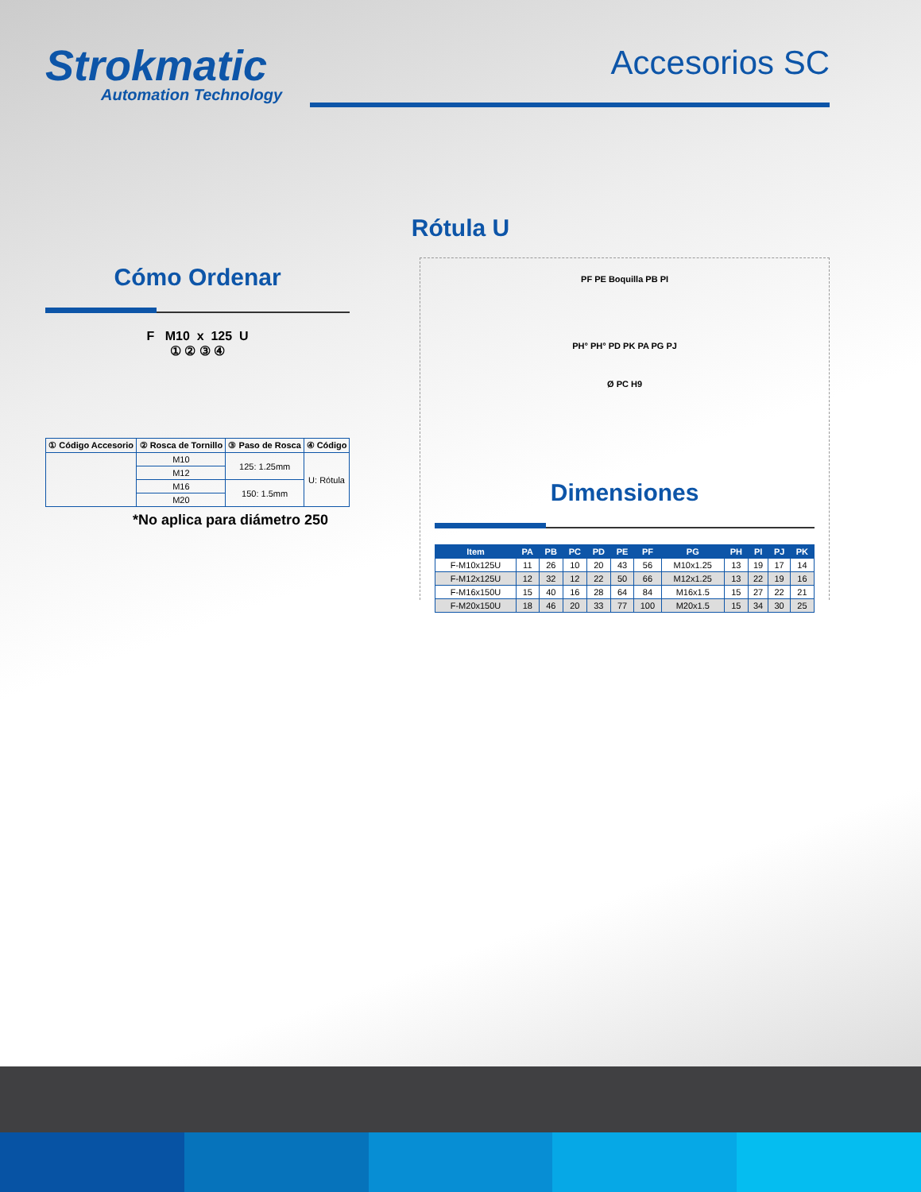Strokmatic
Automation Technology
Accesorios SC
Rótula U
Cómo Ordenar
F M10 x 125 U
① ② ③ ④
| ① Código Accesorio | ② Rosca de Tornillo | ③ Paso de Rosca | ④ Código |
| --- | --- | --- | --- |
| | M10 | 125: 1.25mm | U: Rótula |
| | M12 | | |
| | M16 | 150: 1.5mm | |
| | M20 | | |
*No aplica para diámetro 250
PF PE Boquilla PB PI
PH° PH° PD PK PA PG PJ
Ø PC H9
Dimensiones
| Item | PA | PB | PC | PD | PE | PF | PG | PH | PI | PJ | PK |
| --- | --- | --- | --- | --- | --- | --- | --- | --- | --- | --- | --- |
| F-M10x125U | 11 | 26 | 10 | 20 | 43 | 56 | M10x1.25 | 13 | 19 | 17 | 14 |
| F-M12x125U | 12 | 32 | 12 | 22 | 50 | 66 | M12x1.25 | 13 | 22 | 19 | 16 |
| F-M16x150U | 15 | 40 | 16 | 28 | 64 | 84 | M16x1.5 | 15 | 27 | 22 | 21 |
| F-M20x150U | 18 | 46 | 20 | 33 | 77 | 100 | M20x1.5 | 15 | 34 | 30 | 25 |